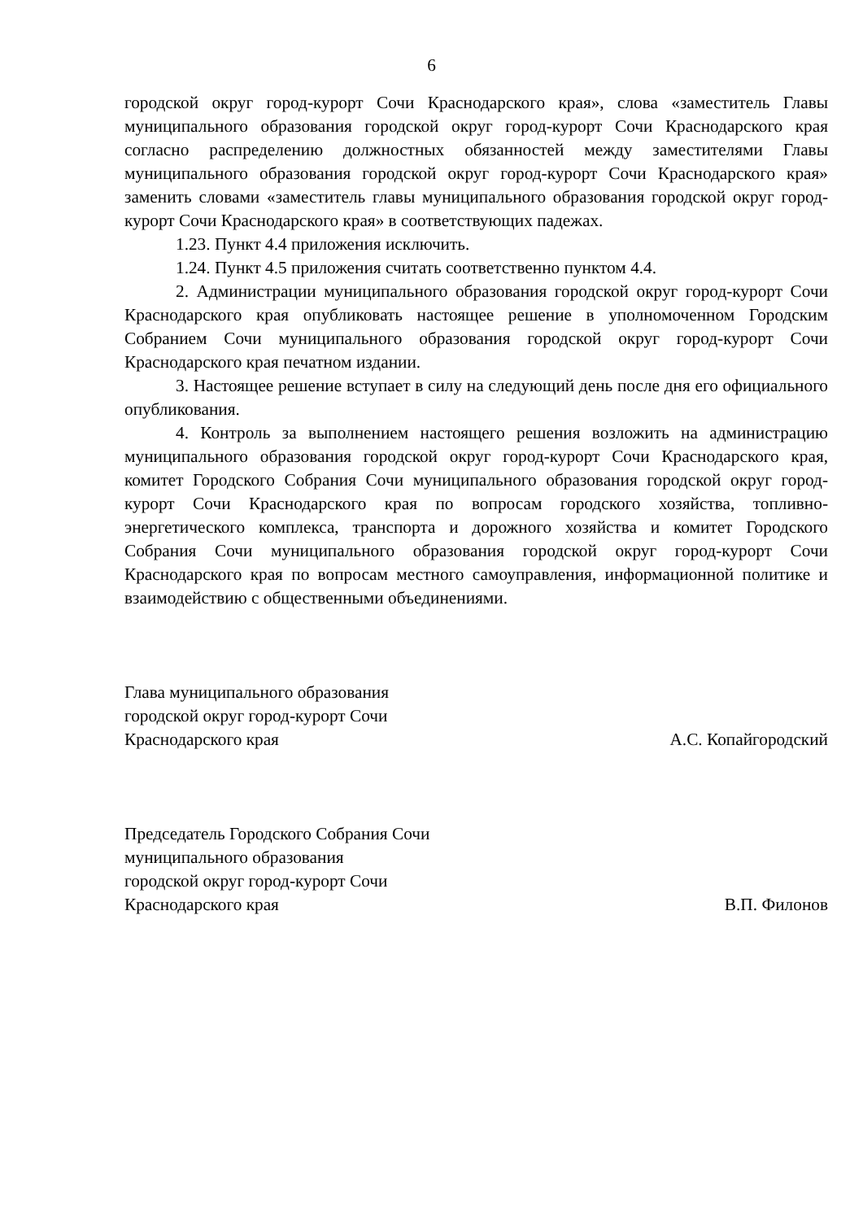6
городской округ город-курорт Сочи Краснодарского края», слова «заместитель Главы муниципального образования городской округ город-курорт Сочи Краснодарского края согласно распределению должностных обязанностей между заместителями Главы муниципального образования городской округ город-курорт Сочи Краснодарского края» заменить словами «заместитель главы муниципального образования городской округ город-курорт Сочи Краснодарского края» в соответствующих падежах.
1.23. Пункт 4.4 приложения исключить.
1.24. Пункт 4.5 приложения считать соответственно пунктом 4.4.
2. Администрации муниципального образования городской округ город-курорт Сочи Краснодарского края опубликовать настоящее решение в уполномоченном Городским Собранием Сочи муниципального образования городской округ город-курорт Сочи Краснодарского края печатном издании.
3. Настоящее решение вступает в силу на следующий день после дня его официального опубликования.
4. Контроль за выполнением настоящего решения возложить на администрацию муниципального образования городской округ город-курорт Сочи Краснодарского края, комитет Городского Собрания Сочи муниципального образования городской округ город-курорт Сочи Краснодарского края по вопросам городского хозяйства, топливно-энергетического комплекса, транспорта и дорожного хозяйства и комитет Городского Собрания Сочи муниципального образования городской округ город-курорт Сочи Краснодарского края по вопросам местного самоуправления, информационной политике и взаимодействию с общественными объединениями.
Глава муниципального образования
городской округ город-курорт Сочи
Краснодарского края
А.С. Копайгородский
Председатель Городского Собрания Сочи
муниципального образования
городской округ город-курорт Сочи
Краснодарского края
В.П. Филонов